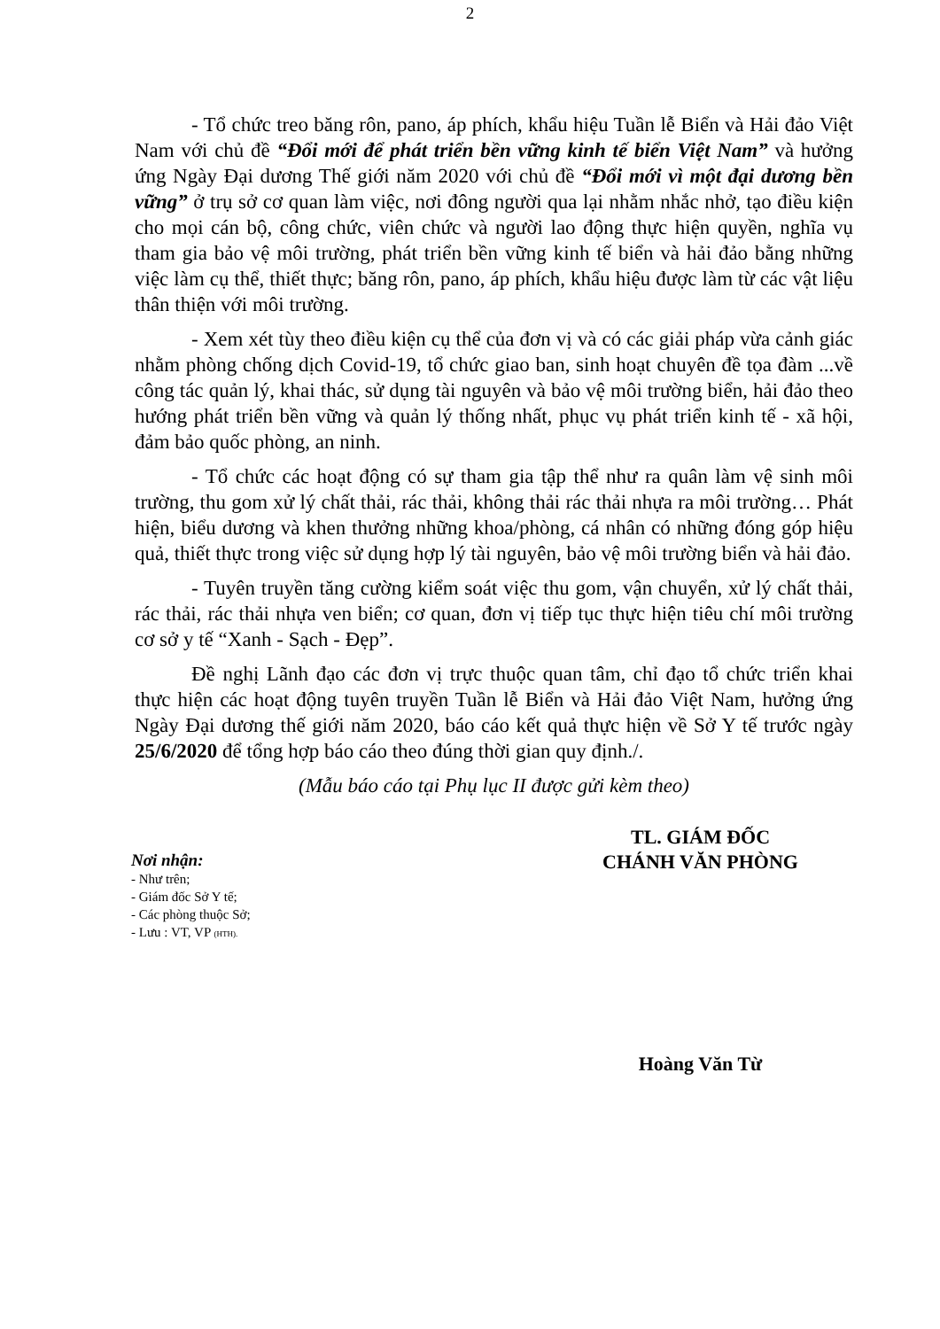2
- Tổ chức treo băng rôn, pano, áp phích, khẩu hiệu Tuần lễ Biển và Hải đảo Việt Nam với chủ đề “Đổi mới để phát triển bền vững kinh tế biển Việt Nam” và hưởng ứng Ngày Đại dương Thế giới năm 2020 với chủ đề “Đổi mới vì một đại dương bền vững” ở trụ sở cơ quan làm việc, nơi đông người qua lại nhằm nhắc nhở, tạo điều kiện cho mọi cán bộ, công chức, viên chức và người lao động thực hiện quyền, nghĩa vụ tham gia bảo vệ môi trường, phát triển bền vững kinh tế biển và hải đảo bằng những việc làm cụ thể, thiết thực; băng rôn, pano, áp phích, khẩu hiệu được làm từ các vật liệu thân thiện với môi trường.
- Xem xét tùy theo điều kiện cụ thể của đơn vị và có các giải pháp vừa cảnh giác nhằm phòng chống dịch Covid-19, tổ chức giao ban, sinh hoạt chuyên đề tọa đàm ...về công tác quản lý, khai thác, sử dụng tài nguyên và bảo vệ môi trường biển, hải đảo theo hướng phát triển bền vững và quản lý thống nhất, phục vụ phát triển kinh tế - xã hội, đảm bảo quốc phòng, an ninh.
- Tổ chức các hoạt động có sự tham gia tập thể như ra quân làm vệ sinh môi trường, thu gom xử lý chất thải, rác thải, không thải rác thải nhựa ra môi trường… Phát hiện, biểu dương và khen thưởng những khoa/phòng, cá nhân có những đóng góp hiệu quả, thiết thực trong việc sử dụng hợp lý tài nguyên, bảo vệ môi trường biển và hải đảo.
- Tuyên truyền tăng cường kiểm soát việc thu gom, vận chuyển, xử lý chất thải, rác thải, rác thải nhựa ven biển; cơ quan, đơn vị tiếp tục thực hiện tiêu chí môi trường cơ sở y tế “Xanh - Sạch - Đẹp”.
Đề nghị Lãnh đạo các đơn vị trực thuộc quan tâm, chỉ đạo tổ chức triển khai thực hiện các hoạt động tuyên truyền Tuần lễ Biển và Hải đảo Việt Nam, hưởng ứng Ngày Đại dương thế giới năm 2020, báo cáo kết quả thực hiện về Sở Y tế trước ngày 25/6/2020 để tổng hợp báo cáo theo đúng thời gian quy định./.
(Mẫu báo cáo tại Phụ lục II được gửi kèm theo)
Nơi nhận:
- Như trên;
- Giám đốc Sở Y tế;
- Các phòng thuộc Sở;
- Lưu : VT, VP (HTH).
TL. GIÁM ĐỐC
CHÁNH VĂN PHÒNG
Hoàng Văn Từ